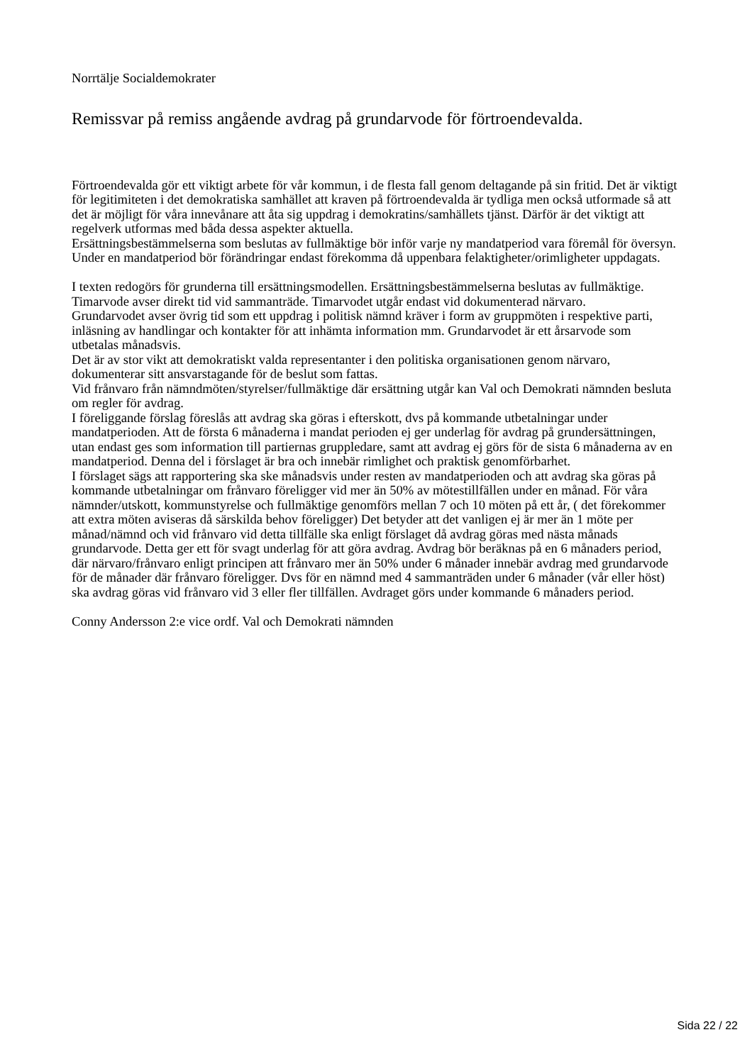Norrtälje Socialdemokrater
Remissvar på remiss angående avdrag på grundarvode för förtroendevalda.
Förtroendevalda gör ett viktigt arbete för vår kommun, i de flesta fall genom deltagande på sin fritid. Det är viktigt för legitimiteten i det demokratiska samhället att kraven på förtroendevalda är tydliga men också utformade så att det är möjligt för våra innevånare att åta sig uppdrag i demokratins/samhällets tjänst. Därför är det viktigt att regelverk utformas med båda dessa aspekter aktuella.
Ersättningsbestämmelserna som beslutas av fullmäktige bör inför varje ny mandatperiod vara föremål för översyn. Under en mandatperiod bör förändringar endast förekomma då uppenbara felaktigheter/orimligheter uppdagats.
I texten redogörs för grunderna till ersättningsmodellen. Ersättningsbestämmelserna beslutas av fullmäktige.
Timarvode avser direkt tid vid sammanträde. Timarvodet utgår endast vid dokumenterad närvaro.
Grundarvodet avser övrig tid som ett uppdrag i politisk nämnd kräver i form av gruppmöten i respektive parti, inläsning av handlingar och kontakter för att inhämta information mm. Grundarvodet är ett årsarvode som utbetalas månadsvis.
Det är av stor vikt att demokratiskt valda representanter i den politiska organisationen genom närvaro, dokumenterar sitt ansvarstagande för de beslut som fattas.
Vid frånvaro från nämndmöten/styrelser/fullmäktige där ersättning utgår kan Val och Demokrati nämnden besluta om regler för avdrag.
I föreliggande förslag föreslås att avdrag ska göras i efterskott, dvs på kommande utbetalningar under mandatperioden. Att de första 6 månaderna i mandat perioden ej ger underlag för avdrag på grundersättningen, utan endast ges som information till partiernas gruppledare, samt att avdrag ej görs för de sista 6 månaderna av en mandatperiod. Denna del i förslaget är bra och innebär rimlighet och praktisk genomförbarhet.
I förslaget sägs att rapportering ska ske månadsvis under resten av mandatperioden och att avdrag ska göras på kommande utbetalningar om frånvaro föreligger vid mer än 50% av mötestillfällen under en månad. För våra nämnder/utskott, kommunstyrelse och fullmäktige genomförs mellan 7 och 10 möten på ett år, ( det förekommer att extra möten aviseras då särskilda behov föreligger) Det betyder att det vanligen ej är mer än 1 möte per månad/nämnd och vid frånvaro vid detta tillfälle ska enligt förslaget då avdrag göras med nästa månads grundarvode. Detta ger ett för svagt underlag för att göra avdrag. Avdrag bör beräknas på en 6 månaders period, där närvaro/frånvaro enligt principen att frånvaro mer än 50% under 6 månader innebär avdrag med grundarvode för de månader där frånvaro föreligger. Dvs för en nämnd med 4 sammanträden under 6 månader (vår eller höst) ska avdrag göras vid frånvaro vid 3 eller fler tillfällen. Avdraget görs under kommande 6 månaders period.
Conny Andersson 2:e vice ordf. Val och Demokrati nämnden
Sida 22 / 22